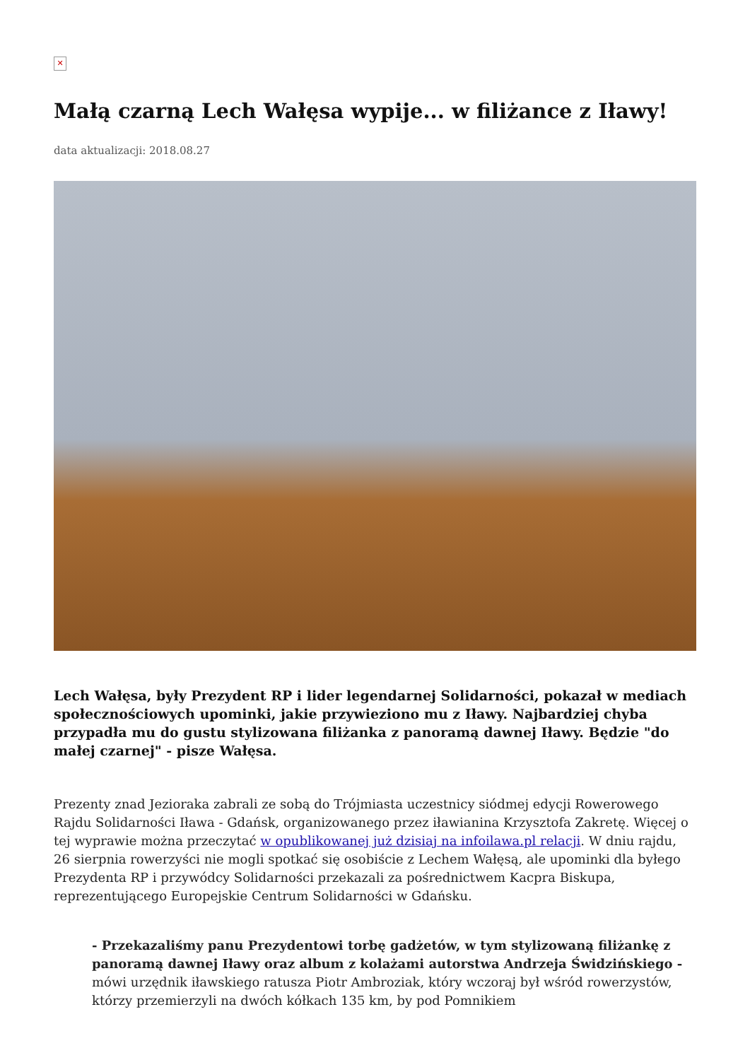✕
Małą czarną Lech Wałęsa wypije... w filiżance z Iławy!
data aktualizacji: 2018.08.27
Lech Wałęsa, były Prezydent RP i lider legendarnej Solidarności, pokazał w mediach społecznościowych upominki, jakie przywieziono mu z Iławy. Najbardziej chyba przypadła mu do gustu stylizowana filiżanka z panoramą dawnej Iławy. Będzie "do małej czarnej" - pisze Wałęsa.
Prezenty znad Jezioraka zabrali ze sobą do Trójmiasta uczestnicy siódmej edycji Rowerowego Rajdu Solidarności Iława - Gdańsk, organizowanego przez iławianina Krzysztofa Zakretę. Więcej o tej wyprawie można przeczytać w opublikowanej już dzisiaj na infoilawa.pl relacji. W dniu rajdu, 26 sierpnia rowerzyści nie mogli spotkać się osobiście z Lechem Wałęsą, ale upominki dla byłego Prezydenta RP i przywódcy Solidarności przekazali za pośrednictwem Kacpra Biskupa, reprezentującego Europejskie Centrum Solidarności w Gdańsku.
- Przekazaliśmy panu Prezydentowi torbę gadżetów, w tym stylizowaną filiżankę z panoramą dawnej Iławy oraz album z kolażami autorstwa Andrzeja Świdzińskiego - mówi urzędnik iławskiego ratusza Piotr Ambroziak, który wczoraj był wśród rowerzystów, którzy przemierzyli na dwóch kółkach 135 km, by pod Pomnikiem